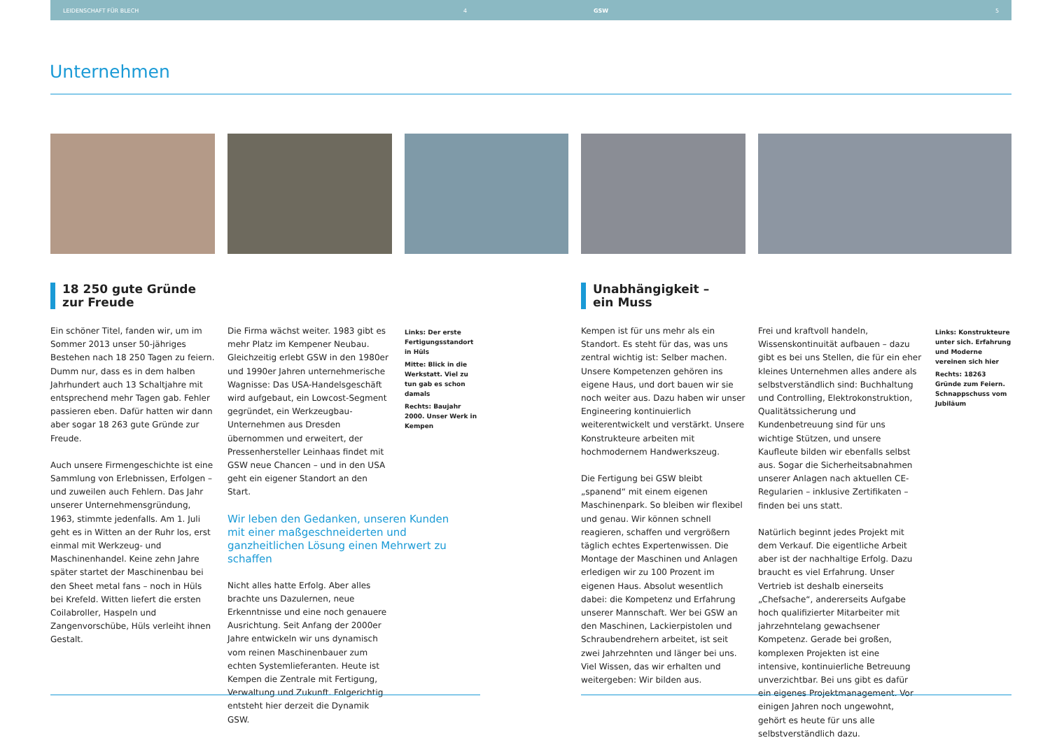LEIDENSCHAFT FÜR BLECH 4 GSW 5
Unternehmen
18 250 gute Gründe
zur Freude
Unabhängigkeit –
ein Muss
Ein schöner Titel, fanden wir, um im Sommer 2013 unser 50-jähriges Bestehen nach 18 250 Tagen zu feiern. Dumm nur, dass es in dem halben Jahrhundert auch 13 Schaltjahre mit entsprechend mehr Tagen gab. Fehler passieren eben. Dafür hatten wir dann aber sogar 18 263 gute Gründe zur Freude.
Auch unsere Firmengeschichte ist eine Sammlung von Erlebnissen, Erfolgen – und zuweilen auch Fehlern. Das Jahr unserer Unternehmensgründung, 1963, stimmte jedenfalls. Am 1. Juli geht es in Witten an der Ruhr los, erst einmal mit Werkzeug- und Maschinenhandel. Keine zehn Jahre später startet der Maschinenbau bei den Sheet metal fans – noch in Hüls bei Krefeld. Witten liefert die ersten Coilabroller, Haspeln und Zangenvorschübe, Hüls verleiht ihnen Gestalt.
Die Firma wächst weiter. 1983 gibt es mehr Platz im Kempener Neubau. Gleichzeitig erlebt GSW in den 1980er und 1990er Jahren unternehmerische Wagnisse: Das USA-Handelsgeschäft wird aufgebaut, ein Lowcost-Segment gegründet, ein Werkzeugbau-Unternehmen aus Dresden übernommen und erweitert, der Pressenhersteller Leinhaas findet mit GSW neue Chancen – und in den USA geht ein eigener Standort an den Start.
Wir leben den Gedanken, unseren Kunden mit einer maßgeschneiderten und ganzheitlichen Lösung einen Mehrwert zu schaffen
Nicht alles hatte Erfolg. Aber alles brachte uns Dazulernen, neue Erkenntnisse und eine noch genauere Ausrichtung. Seit Anfang der 2000er Jahre entwickeln wir uns dynamisch vom reinen Maschinenbauer zum echten Systemlieferanten. Heute ist Kempen die Zentrale mit Fertigung, Verwaltung und Zukunft. Folgerichtig entsteht hier derzeit die Dynamik GSW.
Links: Der erste Fertigungsstandort in Hüls
Mitte: Blick in die Werkstatt. Viel zu tun gab es schon damals
Rechts: Baujahr 2000. Unser Werk in Kempen
Kempen ist für uns mehr als ein Standort. Es steht für das, was uns zentral wichtig ist: Selber machen. Unsere Kompetenzen gehören ins eigene Haus, und dort bauen wir sie noch weiter aus. Dazu haben wir unser Engineering kontinuierlich weiterentwickelt und verstärkt. Unsere Konstrukteure arbeiten mit hochmodernem Handwerkszeug.
Die Fertigung bei GSW bleibt „spanend“ mit einem eigenen Maschinenpark. So bleiben wir flexibel und genau. Wir können schnell reagieren, schaffen und vergrößern täglich echtes Expertenwissen. Die Montage der Maschinen und Anlagen erledigen wir zu 100 Prozent im eigenen Haus. Absolut wesentlich dabei: die Kompetenz und Erfahrung unserer Mannschaft. Wer bei GSW an den Maschinen, Lackierpistolen und Schraubendrehern arbeitet, ist seit zwei Jahrzehnten und länger bei uns. Viel Wissen, das wir erhalten und weitergeben: Wir bilden aus.
Frei und kraftvoll handeln, Wissenskontinuität aufbauen – dazu gibt es bei uns Stellen, die für ein eher kleines Unternehmen alles andere als selbstverständlich sind: Buchhaltung und Controlling, Elektrokonstruktion, Qualitätssicherung und Kundenbetreuung sind für uns wichtige Stützen, und unsere Kaufleute bilden wir ebenfalls selbst aus. Sogar die Sicherheitsabnahmen unserer Anlagen nach aktuellen CE-Regularien – inklusive Zertifikaten – finden bei uns statt.
Natürlich beginnt jedes Projekt mit dem Verkauf. Die eigentliche Arbeit aber ist der nachhaltige Erfolg. Dazu braucht es viel Erfahrung. Unser Vertrieb ist deshalb einerseits „Chefsache“, andererseits Aufgabe hoch qualifizierter Mitarbeiter mit jahrzehntelang gewachsener Kompetenz. Gerade bei großen, komplexen Projekten ist eine intensive, kontinuierliche Betreuung unverzichtbar. Bei uns gibt es dafür ein eigenes Projektmanagement. Vor einigen Jahren noch ungewohnt, gehört es heute für uns alle selbstverständlich dazu.
Links: Konstrukteure unter sich. Erfahrung und Moderne vereinen sich hier
Rechts: 18263 Gründe zum Feiern. Schnappschuss vom Jubiläum